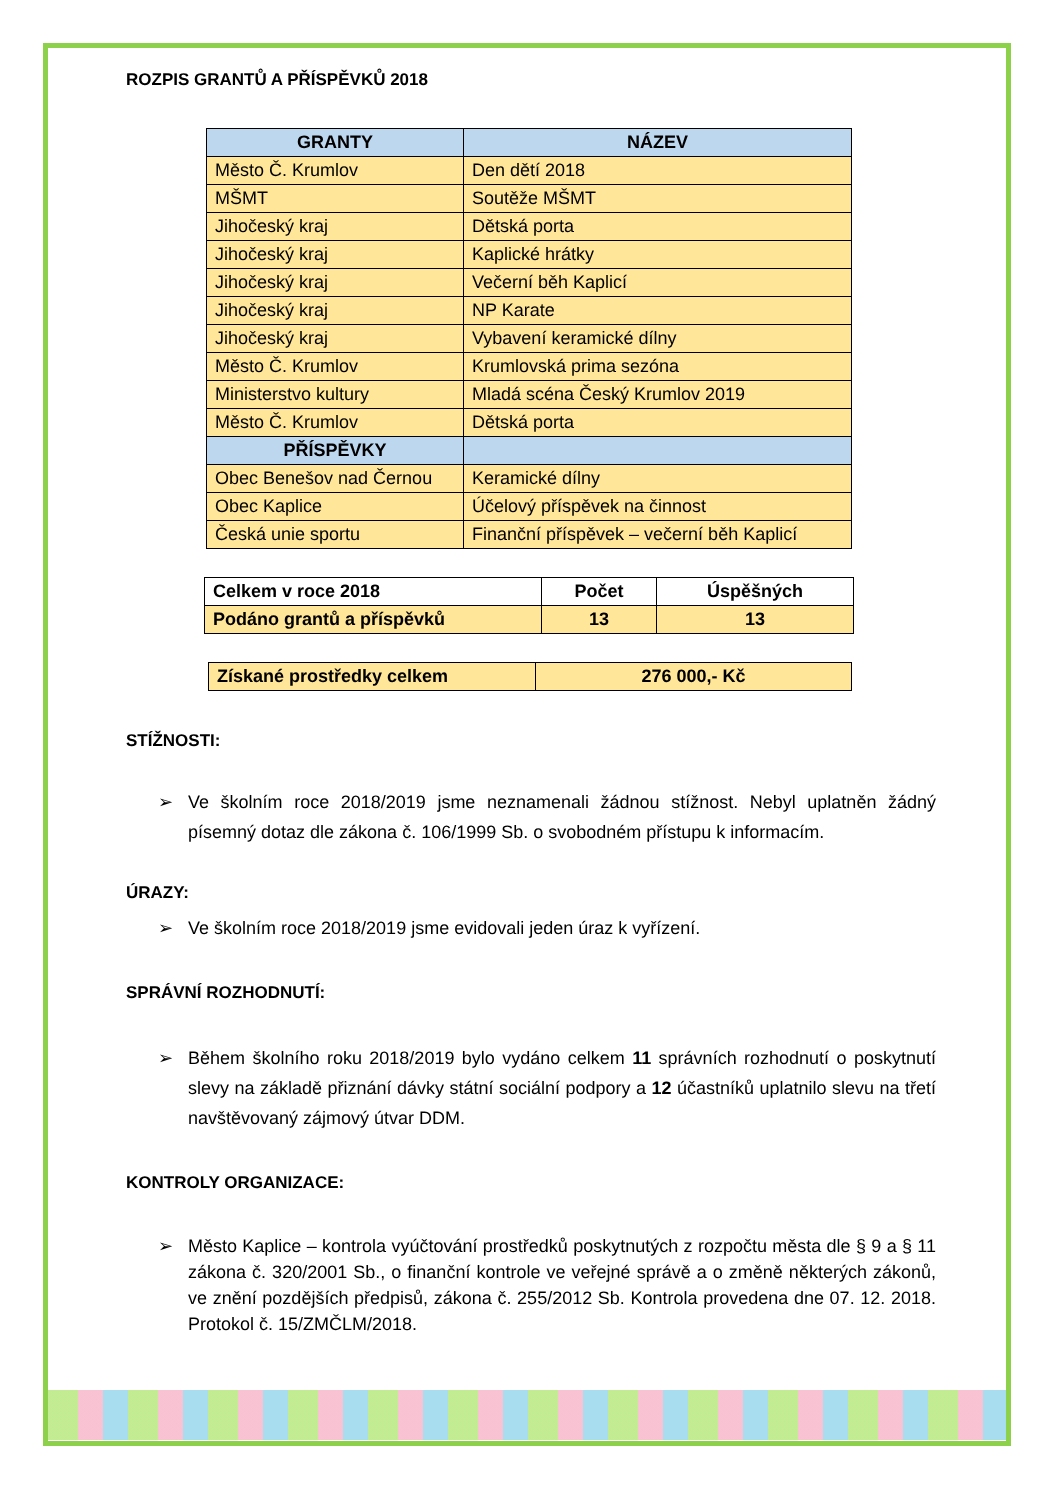ROZPIS GRANTŮ A PŘÍSPĚVKŮ 2018
| GRANTY | NÁZEV |
| --- | --- |
| Město Č. Krumlov | Den dětí 2018 |
| MŠMT | Soutěže MŠMT |
| Jihočeský kraj | Dětská porta |
| Jihočeský kraj | Kaplické hrátky |
| Jihočeský kraj | Večerní běh Kaplicí |
| Jihočeský kraj | NP Karate |
| Jihočeský kraj | Vybavení keramické dílny |
| Město Č. Krumlov | Krumlovská prima sezóna |
| Ministerstvo kultury | Mladá scéna Český Krumlov 2019 |
| Město Č. Krumlov | Dětská porta |
| PŘÍSPĚVKY | |
| Obec Benešov nad Černou | Keramické dílny |
| Obec Kaplice | Účelový příspěvek na činnost |
| Česká unie sportu | Finanční příspěvek – večerní běh Kaplicí |
| Celkem v roce 2018 | Počet | Úspěšných |
| Podáno grantů a příspěvků | 13 | 13 |
| Získané prostředky celkem | 276 000,- Kč |
STÍŽNOSTI:
➢ Ve školním roce 2018/2019 jsme neznamenali žádnou stížnost. Nebyl uplatněn žádný písemný dotaz dle zákona č. 106/1999 Sb. o svobodném přístupu k informacím.
ÚRAZY:
➢ Ve školním roce 2018/2019 jsme evidovali jeden úraz k vyřízení.
SPRÁVNÍ ROZHODNUTÍ:
➢ Během školního roku 2018/2019 bylo vydáno celkem 11 správních rozhodnutí o poskytnutí slevy na základě přiznání dávky státní sociální podpory a 12 účastníků uplatnilo slevu na třetí navštěvovaný zájmový útvar DDM.
KONTROLY ORGANIZACE:
➢ Město Kaplice – kontrola vyúčtování prostředků poskytnutých z rozpočtu města dle § 9 a § 11 zákona č. 320/2001 Sb., o finanční kontrole ve veřejné správě a o změně některých zákonů, ve znění pozdějších předpisů, zákona č. 255/2012 Sb. Kontrola provedena dne 07. 12. 2018. Protokol č. 15/ZMČLM/2018.